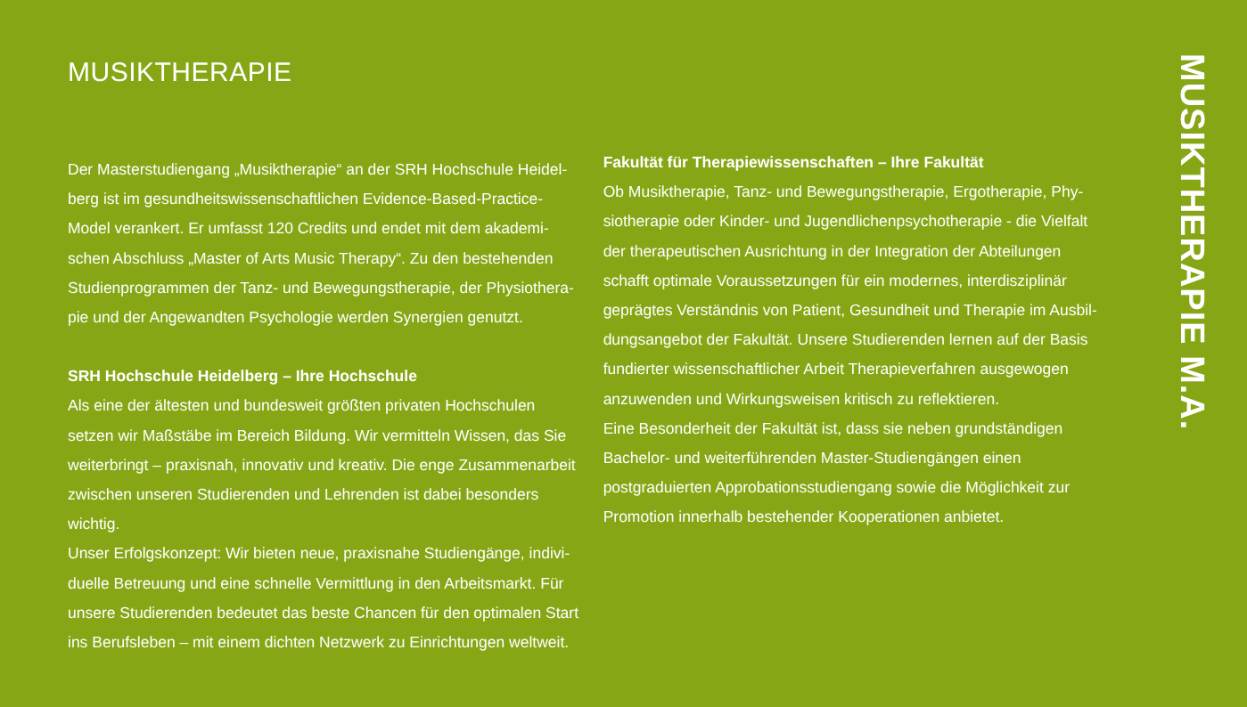MUSIKTHERAPIE
Der Masterstudiengang „Musiktherapie“ an der SRH Hochschule Heidel-
berg ist im gesundheitswissenschaftlichen Evidence-Based-Practice-
Model verankert. Er umfasst 120 Credits und endet mit dem akademi-
schen Abschluss „Master of Arts Music Therapy“. Zu den bestehenden
Studienprogrammen der Tanz- und Bewegungstherapie, der Physiothera-
pie und der Angewandten Psychologie werden Synergien genutzt.
SRH Hochschule Heidelberg – Ihre Hochschule
Als eine der ältesten und bundesweit größten privaten Hochschulen
setzen wir Maßstäbe im Bereich Bildung. Wir vermitteln Wissen, das Sie
weiterbringt – praxisnah, innovativ und kreativ. Die enge Zusammenarbeit
zwischen unseren Studierenden und Lehrenden ist dabei besonders wichtig.
Unser Erfolgskonzept: Wir bieten neue, praxisnahe Studiengänge, indivi-
duelle Betreuung und eine schnelle Vermittlung in den Arbeitsmarkt. Für
unsere Studierenden bedeutet das beste Chancen für den optimalen Start
ins Berufsleben – mit einem dichten Netzwerk zu Einrichtungen weltweit.
Fakultät für Therapiewissenschaften – Ihre Fakultät
Ob Musiktherapie, Tanz- und Bewegungstherapie, Ergotherapie, Phy-
siotherapie oder Kinder- und Jugendlichenpsychotherapie - die Vielfalt
der therapeutischen Ausrichtung in der Integration der Abteilungen
schafft optimale Voraussetzungen für ein modernes, interdisziplinär
geprägtes Verständnis von Patient, Gesundheit und Therapie im Ausbil-
dungsangebot der Fakultät. Unsere Studierenden lernen auf der Basis
fundierter wissenschaftlicher Arbeit Therapieverfahren ausgewogen
anzuwenden und Wirkungsweisen kritisch zu reflektieren.
Eine Besonderheit der Fakultät ist, dass sie neben grundständigen
Bachelor- und weiterführenden Master-Studiengängen einen
postgraduierten Approbationsstudiengang sowie die Möglichkeit zur
Promotion innerhalb bestehender Kooperationen anbietet.
MUSIKTHERAPIE M.A.